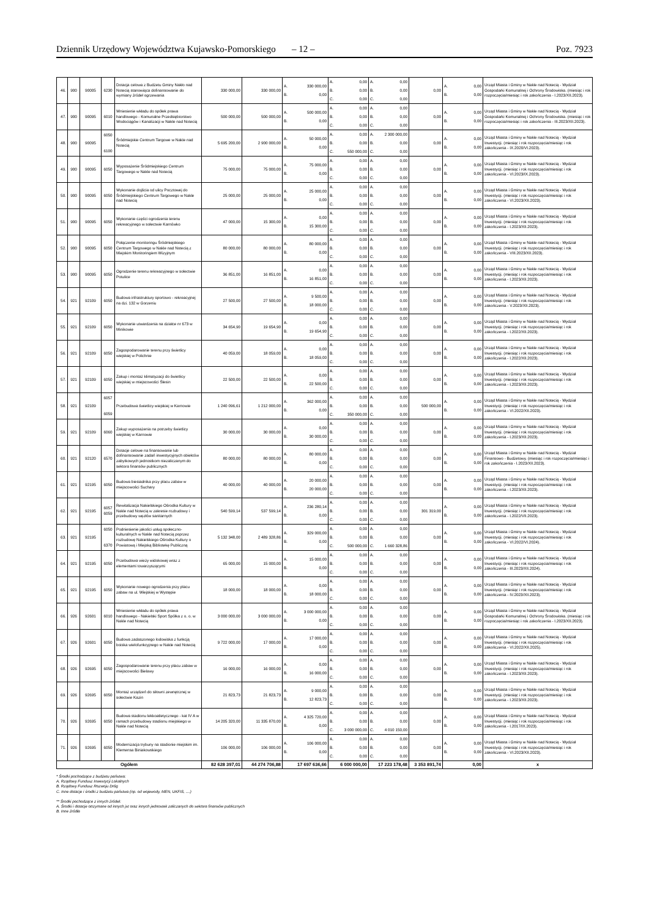Dziennik Urzędowy Województwa Kujawsko-Pomorskiego – 12 – Poz. 7923
| 46. | 900 | 90005 | 6230 | Dotacja celowa z Budżetu Gminy Nakło nad Notecią stanowiąca dofinansowanie do wymiany źródeł ogrzewania | 330 000,00 | 330 000,00 | A. 330 000,00 B. 0,00 | A. 0,00 B. 0,00 C. 0,00 | A. 0,00 B. 0,00 C. 0,00 | 0,00 | A. 0,00 B. 0,00 | Urząd Miasta i Gminy w Nakle nad Notecią - Wydział Gospodarki Komunalnej i Ochrony Środowiska. (miesiąc i rok rozpoczęcia/miesiąc i rok zakończenia - I.2023/XII.2023). |
| 47. | 900 | 90095 | 6010 | Wniesienie wkładu do spółek prawa handlowego - Komunalne Przedsiębiorstwo Wodociągów i Kanalizacji w Nakle nad Notecią | 500 000,00 | 500 000,00 | A. 500 000,00 B. 0,00 | A. 0,00 B. 0,00 C. 0,00 | A. 0,00 B. 0,00 C. 0,00 | 0,00 | A. 0,00 B. 0,00 | Urząd Miasta i Gminy w Nakle nad Notecią - Wydział Gospodarki Komunalnej i Ochrony Środowiska. (miesiąc i rok rozpoczęcia/miesiąc i rok zakończenia - III.2023/XII.2023). |
| 48. | 900 | 90095 | 6050 6100 | Śródmiejskie Centrum Targowe w Nakle nad Notecią | 5 695 200,00 | 2 900 000,00 | A. 50 000,00 B. 0,00 | A. 0,00 B. 0,00 C. 550 000,00 | A. 2 300 000,00 B. 0,00 C. 0,00 | 0,00 | A. 0,00 B. 0,00 | Urząd Miasta i Gminy w Nakle nad Notecią - Wydział Inwestycji. (miesiąc i rok rozpoczęcia/miesiąc i rok zakończenia - IX.2020/VI.2023). |
| 49. | 900 | 90095 | 6050 | Wyposażenie Śródmiejskiego Centrum Targowego w Nakle nad Notecią | 75 000,00 | 75 000,00 | A. 75 000,00 B. 0,00 | A. 0,00 B. 0,00 C. 0,00 | A. 0,00 B. 0,00 C. 0,00 | 0,00 | A. 0,00 B. 0,00 | Urząd Miasta i Gminy w Nakle nad Notecią - Wydział Inwestycji. (miesiąc i rok rozpoczęcia/miesiąc i rok zakończenia - VI.2023/IX.2023). |
| 50. | 900 | 90095 | 6050 | Wykonanie dojścia od ulicy Pocztowej do Śródmiejskiego Centrum Targowego w Nakle nad Notecią | 25 000,00 | 25 000,00 | A. 25 000,00 B. 0,00 | A. 0,00 B. 0,00 C. 0,00 | A. 0,00 B. 0,00 C. 0,00 | 0,00 | A. 0,00 B. 0,00 | Urząd Miasta i Gminy w Nakle nad Notecią - Wydział Inwestycji. (miesiąc i rok rozpoczęcia/miesiąc i rok zakończenia - VI.2023/XII.2023). |
| 51. | 900 | 90095 | 6050 | Wykonanie części ogrodzenia terenu rekreacyjnego w sołectwie Karnówko | 47 000,00 | 15 300,00 | A. 0,00 B. 15 300,00 | A. 0,00 B. 0,00 C. 0,00 | A. 0,00 B. 0,00 C. 0,00 | 0,00 | A. 0,00 B. 0,00 | Urząd Miasta i Gminy w Nakle nad Notecią - Wydział Inwestycji. (miesiąc i rok rozpoczęcia/miesiąc i rok zakończenia - I.2023/XII.2023). |
| 52. | 900 | 90095 | 6050 | Połączenie monitoringu Śródmiejskiego Centrum Targowego w Nakle nad Notecią z Miejskim Monitoringiem Wizyjnym | 80 000,00 | 80 000,00 | A. 80 000,00 B. 0,00 | A. 0,00 B. 0,00 C. 0,00 | A. 0,00 B. 0,00 C. 0,00 | 0,00 | A. 0,00 B. 0,00 | Urząd Miasta i Gminy w Nakle nad Notecią - Wydział Inwestycji. (miesiąc i rok rozpoczęcia/miesiąc i rok zakończenia - VIII.2023/XII.2023). |
| 53. | 900 | 90095 | 6050 | Ogrodzenie terenu rekreacyjnego w sołectwie Potulice | 36 851,00 | 16 851,00 | A. 0,00 B. 16 851,00 | A. 0,00 B. 0,00 C. 0,00 | A. 0,00 B. 0,00 C. 0,00 | 0,00 | A. 0,00 B. 0,00 | Urząd Miasta i Gminy w Nakle nad Notecią - Wydział Inwestycji. (miesiąc i rok rozpoczęcia/miesiąc i rok zakończenia - I.2023/XII.2023). |
| 54. | 921 | 92109 | 6050 | Budowa infrastruktury sportowo - rekreacyjnej na dzi. 132 w Gorzeniu | 27 500,00 | 27 500,00 | A. 9 500,00 B. 18 000,00 | A. 0,00 B. 0,00 C. 0,00 | A. 0,00 B. 0,00 C. 0,00 | 0,00 | A. 0,00 B. 0,00 | Urząd Miasta i Gminy w Nakle nad Notecią - Wydział Inwestycji. (miesiąc i rok rozpoczęcia/miesiąc i rok zakończenia - V.2023/XII.2023). |
| 55. | 921 | 92109 | 6050 | Wykonanie utwardzenia na działce nr 673 w Minikowie | 34 654,90 | 19 654,90 | A. 0,00 B. 19 654,90 | A. 0,00 B. 0,00 C. 0,00 | A. 0,00 B. 0,00 C. 0,00 | 0,00 | A. 0,00 B. 0,00 | Urząd Miasta i Gminy w Nakle nad Notecią - Wydział Inwestycji. (miesiąc i rok rozpoczęcia/miesiąc i rok zakończenia - I.2022/XII.2023). |
| 56. | 921 | 92109 | 6050 | Zagospodarowanie terenu przy świetlicy wiejskiej w Polichnie | 40 059,00 | 18 059,00 | A. 0,00 B. 18 059,00 | A. 0,00 B. 0,00 C. 0,00 | A. 0,00 B. 0,00 C. 0,00 | 0,00 | A. 0,00 B. 0,00 | Urząd Miasta i Gminy w Nakle nad Notecią - Wydział Inwestycji. (miesiąc i rok rozpoczęcia/miesiąc i rok zakończenia - I.2022/XII.2023). |
| 57. | 921 | 92109 | 6050 | Zakup i montaż klimatyzacji do świetlicy wiejskiej w miejscowości Ślesin | 22 500,00 | 22 500,00 | A. 0,00 B. 22 500,00 | A. 0,00 B. 0,00 C. 0,00 | A. 0,00 B. 0,00 C. 0,00 | 0,00 | A. 0,00 B. 0,00 | Urząd Miasta i Gminy w Nakle nad Notecią - Wydział Inwestycji. (miesiąc i rok rozpoczęcia/miesiąc i rok zakończenia - I.2023/XII.2023). |
| 58. | 921 | 92109 | 6057 6059 | Przebudowa świetlicy wiejskiej w Karnowie | 1 240 096,61 | 1 212 000,00 | A. 362 000,00 B. 0,00 | A. 0,00 B. 0,00 C. 350 000,00 | A. 0,00 B. 0,00 C. 0,00 | 500 000,00 | A. 0,00 B. 0,00 | Urząd Miasta i Gminy w Nakle nad Notecią - Wydział Inwestycji. (miesiąc i rok rozpoczęcia/miesiąc i rok zakończenia - VI.2022/XII.2023). |
| 59. | 921 | 92109 | 6060 | Zakup wyposażenia na potrzeby świetlicy wiejskiej w Karnowie | 30 000,00 | 30 000,00 | A. 0,00 B. 30 000,00 | A. 0,00 B. 0,00 C. 0,00 | A. 0,00 B. 0,00 C. 0,00 | 0,00 | A. 0,00 B. 0,00 | Urząd Miasta i Gminy w Nakle nad Notecią - Wydział Inwestycji. (miesiąc i rok rozpoczęcia/miesiąc i rok zakończenia - I.2023/XII.2023). |
| 60. | 921 | 92120 | 6570 | Dotacje celowe na finansowanie lub dofinansowanie zadań inwestycyjnych obiektów zabytkowych jednostkom niezaliczanym do sektora finansów publicznych | 80 000,00 | 80 000,00 | A. 80 000,00 B. 0,00 | A. 0,00 B. 0,00 C. 0,00 | A. 0,00 B. 0,00 C. 0,00 | 0,00 | A. 0,00 B. 0,00 | Urząd Miasta i Gminy w Nakle nad Notecią - Wydział Finansowo - Budżetowy. (miesiąc i rok rozpoczęcia/miesiąc i rok zakończenia - I.2023/XII.2023). |
| 61. | 921 | 92195 | 6050 | Budowa biesiadnika przy placu zabaw w miejscowości Suchary | 40 000,00 | 40 000,00 | A. 20 000,00 B. 20 000,00 | A. 0,00 B. 0,00 C. 0,00 | A. 0,00 B. 0,00 C. 0,00 | 0,00 | A. 0,00 B. 0,00 | Urząd Miasta i Gminy w Nakle nad Notecią - Wydział Inwestycji. (miesiąc i rok rozpoczęcia/miesiąc i rok zakończenia - I.2023/XII.2023). |
| 62. | 921 | 92195 | 6057 6059 | Rewitalizacja Nakielskiego Ośrodka Kultury w Nakle nad Notecią w zakresie rozbudowy i przebudowy węzłów sanitarnych | 540 599,14 | 537 599,14 | A. 236 280,14 B. 0,00 | A. 0,00 B. 0,00 C. 0,00 | A. 0,00 B. 0,00 C. 0,00 | 301 319,00 | A. 0,00 B. 0,00 | Urząd Miasta i Gminy w Nakle nad Notecią - Wydział Inwestycji. (miesiąc i rok rozpoczęcia/miesiąc i rok zakończenia - I.2022/VII.2023). |
| 63. | 921 | 92195 | 6050 6370 | Podniesienie jakości usług społeczno-kulturalnych w Nakle nad Notecią poprzez rozbudowę Nakielskiego Ośrodka Kultury o Powiatową i Miejską Bibliotekę Publiczną | 5 132 348,00 | 2 489 328,86 | A. 329 000,00 B. 0,00 | A. 0,00 B. 0,00 C. 500 000,00 | A. 0,00 B. 0,00 C. 1 660 328,86 | 0,00 | A. 0,00 B. 0,00 | Urząd Miasta i Gminy w Nakle nad Notecią - Wydział Inwestycji. (miesiąc i rok rozpoczęcia/miesiąc i rok zakończenia - VI.2022/VI.2024). |
| 64. | 921 | 92195 | 6050 | Przebudowa wieży widokowej wraz z elementami towarzyszącymi | 65 000,00 | 15 000,00 | A. 15 000,00 B. 0,00 | A. 0,00 B. 0,00 C. 0,00 | A. 0,00 B. 0,00 C. 0,00 | 0,00 | A. 0,00 B. 0,00 | Urząd Miasta i Gminy w Nakle nad Notecią - Wydział Inwestycji. (miesiąc i rok rozpoczęcia/miesiąc i rok zakończenia - III.2023/XII.2024). |
| 65. | 921 | 92195 | 6050 | Wykonanie nowego ogrodzenia przy placu zabaw na ul. Wiejskiej w Występie | 18 000,00 | 18 000,00 | A. 0,00 B. 18 000,00 | A. 0,00 B. 0,00 C. 0,00 | A. 0,00 B. 0,00 C. 0,00 | 0,00 | A. 0,00 B. 0,00 | Urząd Miasta i Gminy w Nakle nad Notecią - Wydział Inwestycji. (miesiąc i rok rozpoczęcia/miesiąc i rok zakończenia - IV.2023/XII.2023). |
| 66. | 926 | 92601 | 6010 | Wniesienie wkładu do spółek prawa handlowego - Nakielski Sport Spółka z o. o. w Nakle nad Notecią | 3 000 000,00 | 3 000 000,00 | A. 3 000 000,00 B. 0,00 | A. 0,00 B. 0,00 C. 0,00 | A. 0,00 B. 0,00 C. 0,00 | 0,00 | A. 0,00 B. 0,00 | Urząd Miasta i Gminy w Nakle nad Notecią - Wydział Gospodarki Komunalnej i Ochrony Środowiska. (miesiąc i rok rozpoczęcia/miesiąc i rok zakończenia - I.2023/XII.2023). |
| 67. | 926 | 92601 | 6050 | Budowa zadaszonego lodowiska z funkcją boiska wielofunkcyjnego w Nakle nad Notecią | 9 722 000,00 | 17 000,00 | A. 17 000,00 B. 0,00 | A. 0,00 B. 0,00 C. 0,00 | A. 0,00 B. 0,00 C. 0,00 | 0,00 | A. 0,00 B. 0,00 | Urząd Miasta i Gminy w Nakle nad Notecią - Wydział Inwestycji. (miesiąc i rok rozpoczęcia/miesiąc i rok zakończenia - VI.2022/XII.2025). |
| 68. | 926 | 92695 | 6050 | Zagospodarowanie terenu przy placu zabaw w miejscowości Bielawy | 16 000,00 | 16 000,00 | A. 0,00 B. 16 000,00 | A. 0,00 B. 0,00 C. 0,00 | A. 0,00 B. 0,00 C. 0,00 | 0,00 | A. 0,00 B. 0,00 | Urząd Miasta i Gminy w Nakle nad Notecią - Wydział Inwestycji. (miesiąc i rok rozpoczęcia/miesiąc i rok zakończenia - I.2023/XII.2023). |
| 69. | 926 | 92695 | 6050 | Montaż urządzeń do siłowni zewnętrznej w sołectwie Kazin | 21 823,73 | 21 823,73 | A. 9 000,00 B. 12 823,73 | A. 0,00 B. 0,00 C. 0,00 | A. 0,00 B. 0,00 C. 0,00 | 0,00 | A. 0,00 B. 0,00 | Urząd Miasta i Gminy w Nakle nad Notecią - Wydział Inwestycji. (miesiąc i rok rozpoczęcia/miesiąc i rok zakończenia - I.2023/XII.2023). |
| 70. | 926 | 92695 | 6050 | Budowa stadionu lekkoatletycznego - kat IV A w ramach przebudowy stadionu miejskiego w Nakle nad Notecią | 14 205 320,00 | 11 335 870,00 | A. 4 325 720,00 B. 0,00 | A. 0,00 B. 0,00 C. 3 000 000,00 | A. 0,00 B. 0,00 C. 4 010 150,00 | 0,00 | A. 0,00 B. 0,00 | Urząd Miasta i Gminy w Nakle nad Notecią - Wydział Inwestycji. (miesiąc i rok rozpoczęcia/miesiąc i rok zakończenia - I.2017/IX.2023). |
| 71. | 926 | 92695 | 6050 | Modernizacja trybuny na stadionie miejskim im. Klemensa Biniakowskiego | 106 000,00 | 106 000,00 | A. 106 000,00 B. 0,00 | A. 0,00 B. 0,00 C. 0,00 | A. 0,00 B. 0,00 C. 0,00 | 0,00 | A. 0,00 B. 0,00 | Urząd Miasta i Gminy w Nakle nad Notecią - Wydział Inwestycji. (miesiąc i rok rozpoczęcia/miesiąc i rok zakończenia - VI.2023/XII.2023). |
| Ogółem | | | | | 82 628 397,01 | 44 274 706,88 | 17 697 636,66 | 6 000 000,00 | 17 223 178,48 | 3 353 891,74 | 0,00 | x |
* Środki pochodzące z budżetu państwa:
A. Rządowy Fundusz Inwestycji Lokalnych
B. Rządowy Fundusz Rozwoju Dróg
C. Inne dotacje i środki z budżetu państwa (np. od wojewody, MEN, UKFIS, ....)
** Środki pochodzące z innych źródeł:
A. Środki i dotacje otrzymane od innych jst oraz innych jednostek zaliczanych do sektora finansów publicznych
B. Inne źródła